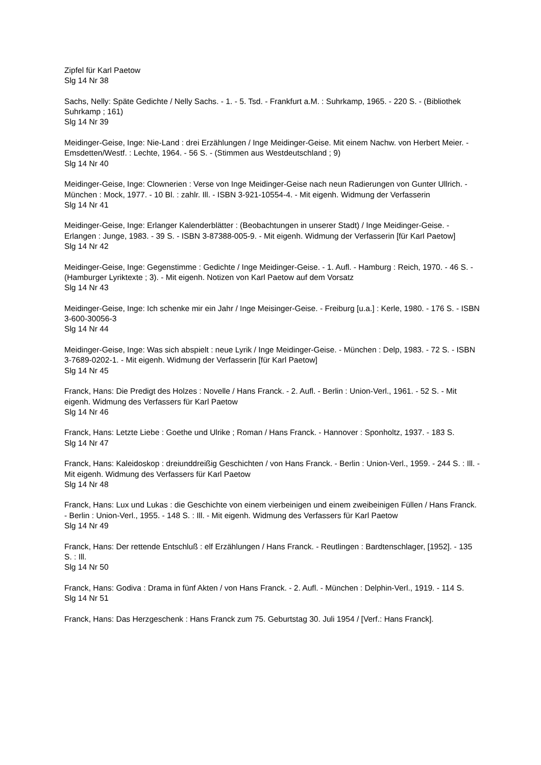Zipfel für Karl Paetow
Slg 14 Nr 38
Sachs, Nelly: Späte Gedichte / Nelly Sachs. - 1. - 5. Tsd. - Frankfurt a.M. : Suhrkamp, 1965. - 220 S. - (Bibliothek Suhrkamp ; 161)
Slg 14 Nr 39
Meidinger-Geise, Inge: Nie-Land : drei Erzählungen / Inge Meidinger-Geise. Mit einem Nachw. von Herbert Meier. - Emsdetten/Westf. : Lechte, 1964. - 56 S. - (Stimmen aus Westdeutschland ; 9)
Slg 14 Nr 40
Meidinger-Geise, Inge: Clownerien : Verse von Inge Meidinger-Geise nach neun Radierungen von Gunter Ullrich. - München : Mock, 1977. - 10 Bl. : zahlr. Ill. - ISBN 3-921-10554-4. - Mit eigenh. Widmung der Verfasserin
Slg 14 Nr 41
Meidinger-Geise, Inge: Erlanger Kalenderblätter : (Beobachtungen in unserer Stadt) / Inge Meidinger-Geise. - Erlangen : Junge, 1983. - 39 S. - ISBN 3-87388-005-9. - Mit eigenh. Widmung der Verfasserin [für Karl Paetow]
Slg 14 Nr 42
Meidinger-Geise, Inge: Gegenstimme : Gedichte / Inge Meidinger-Geise. - 1. Aufl. - Hamburg : Reich, 1970. - 46 S. - (Hamburger Lyriktexte ; 3). - Mit eigenh. Notizen von Karl Paetow auf dem Vorsatz
Slg 14 Nr 43
Meidinger-Geise, Inge: Ich schenke mir ein Jahr / Inge Meisinger-Geise. - Freiburg [u.a.] : Kerle, 1980. - 176 S. - ISBN 3-600-30056-3
Slg 14 Nr 44
Meidinger-Geise, Inge: Was sich abspielt : neue Lyrik / Inge Meidinger-Geise. - München : Delp, 1983. - 72 S. - ISBN 3-7689-0202-1. - Mit eigenh. Widmung der Verfasserin [für Karl Paetow]
Slg 14 Nr 45
Franck, Hans: Die Predigt des Holzes : Novelle / Hans Franck. - 2. Aufl. - Berlin : Union-Verl., 1961. - 52 S. - Mit eigenh. Widmung des Verfassers für Karl Paetow
Slg 14 Nr 46
Franck, Hans: Letzte Liebe : Goethe und Ulrike ; Roman / Hans Franck. - Hannover : Sponholtz, 1937. - 183 S.
Slg 14 Nr 47
Franck, Hans: Kaleidoskop : dreiunddreißig Geschichten / von Hans Franck. - Berlin : Union-Verl., 1959. - 244 S. : Ill. - Mit eigenh. Widmung des Verfassers für Karl Paetow
Slg 14 Nr 48
Franck, Hans: Lux und Lukas : die Geschichte von einem vierbeinigen und einem zweibeinigen Füllen / Hans Franck. - Berlin : Union-Verl., 1955. - 148 S. : Ill. - Mit eigenh. Widmung des Verfassers für Karl Paetow
Slg 14 Nr 49
Franck, Hans: Der rettende Entschluß : elf Erzählungen / Hans Franck. - Reutlingen : Bardtenschlager, [1952]. - 135 S. : Ill.
Slg 14 Nr 50
Franck, Hans: Godiva : Drama in fünf Akten / von Hans Franck. - 2. Aufl. - München : Delphin-Verl., 1919. - 114 S.
Slg 14 Nr 51
Franck, Hans: Das Herzgeschenk : Hans Franck zum 75. Geburtstag 30. Juli 1954 / [Verf.: Hans Franck].